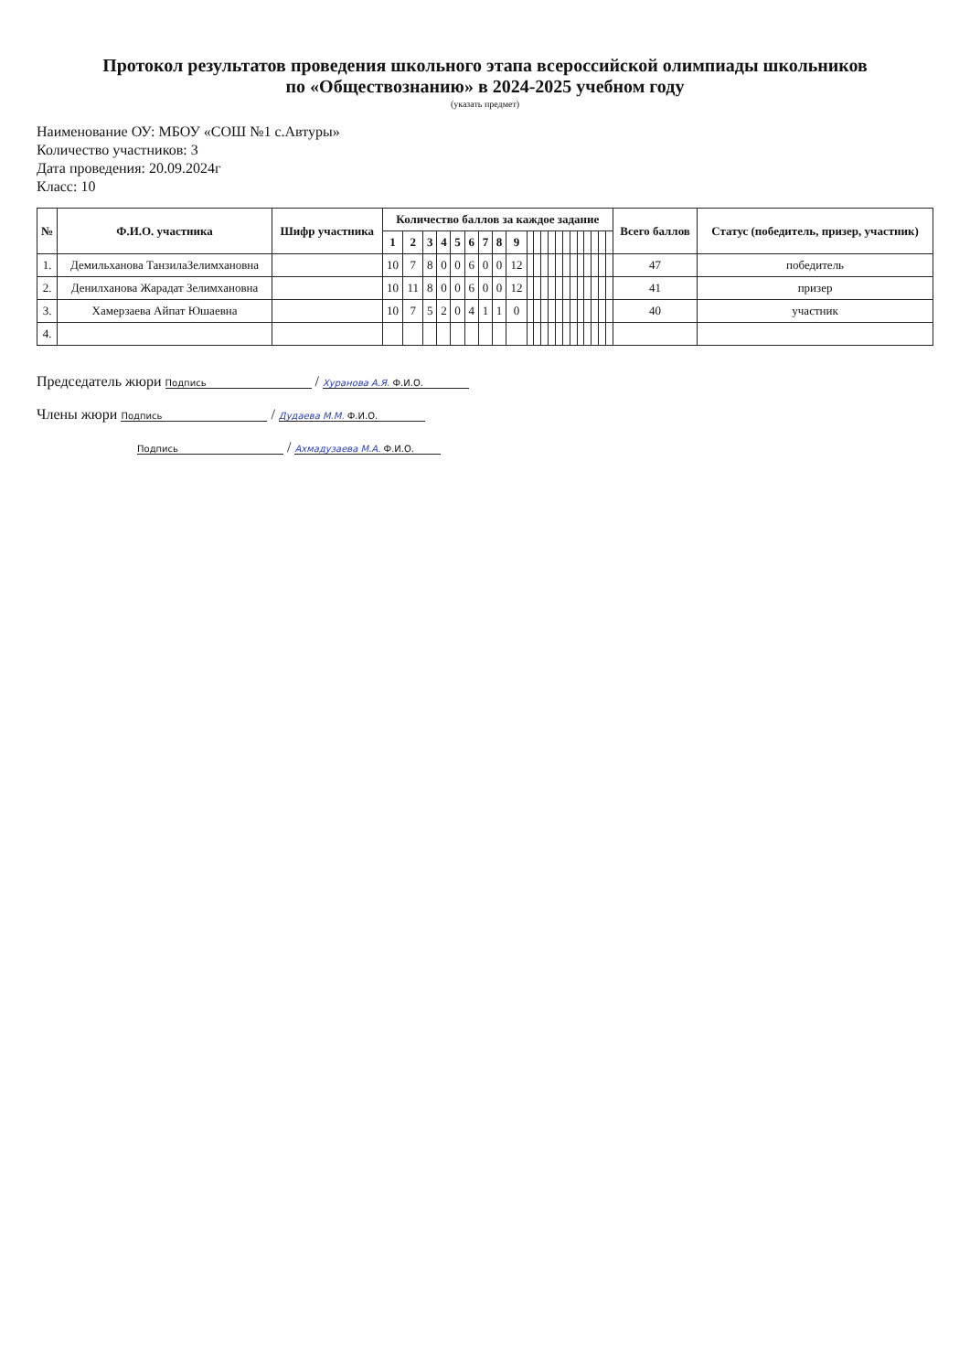Протокол результатов проведения школьного этапа всероссийской олимпиады школьников
по «Обществознанию» в 2024-2025 учебном году
(указать предмет)
Наименование ОУ: МБОУ «СОШ №1 с.Автуры»
Количество участников: 3
Дата проведения: 20.09.2024г
Класс: 10
| № | Ф.И.О. участника | Шифр участника | Количество баллов за каждое задание | | | | | | | | | | | | | | | | | | | | | Всего баллов | Статус (победитель, призер, участник) |
| --- | --- | --- | --- | --- | --- | --- | --- | --- | --- | --- | --- | --- | --- | --- | --- | --- | --- | --- | --- | --- | --- | --- | --- | --- | --- |
| | | | 1 | 2 | 3 | 4 | 5 | 6 | 7 | 8 | 9 | | | | | | | | | | | | | | |
| 1. | Демильханова ТанзилаЗелимхановна | | 10 | 7 | 8 | 0 | 0 | 6 | 0 | 0 | 12 | | | | | | | | | | | | | 47 | победитель |
| 2. | Денилханова Жарадат Зелимхановна | | 10 | 11 | 8 | 0 | 0 | 6 | 0 | 0 | 12 | | | | | | | | | | | | | 41 | призер |
| 3. | Хамерзаева Айпат Юшаевна | | 10 | 7 | 5 | 2 | 0 | 4 | 1 | 1 | 0 | | | | | | | | | | | | | 40 | участник |
| 4. | | | | | | | | | | | | | | | | | | | | | | | | | |
Председатель жюри Подпись / Хуранова А.Я. Ф.И.О.
Члены жюри Подпись / Дудаева М.М. Ф.И.О.
Подпись / Ахмадузаева М.А. Ф.И.О.